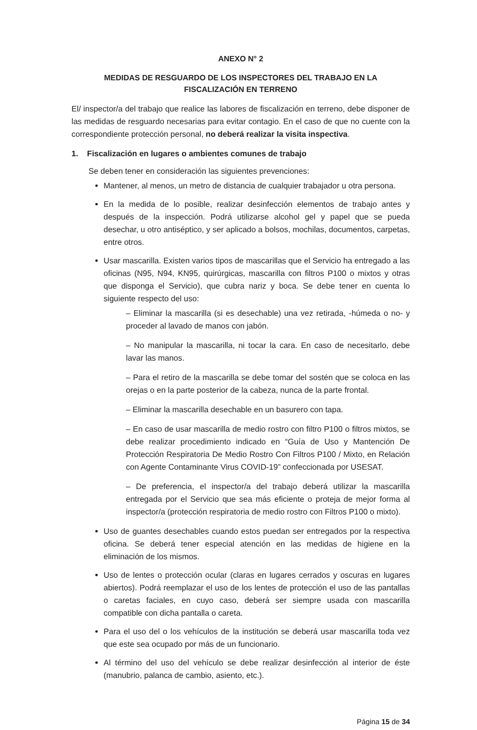ANEXO N° 2
MEDIDAS DE RESGUARDO DE LOS INSPECTORES DEL TRABAJO EN LA
FISCALIZACIÓN EN TERRENO
El/ inspector/a del trabajo que realice las labores de fiscalización en terreno, debe disponer de las medidas de resguardo necesarias para evitar contagio. En el caso de que no cuente con la correspondiente protección personal, no deberá realizar la visita inspectiva.
1. Fiscalización en lugares o ambientes comunes de trabajo
Se deben tener en consideración las siguientes prevenciones:
Mantener, al menos, un metro de distancia de cualquier trabajador u otra persona.
En la medida de lo posible, realizar desinfección elementos de trabajo antes y después de la inspección. Podrá utilizarse alcohol gel y papel que se pueda desechar, u otro antiséptico, y ser aplicado a bolsos, mochilas, documentos, carpetas, entre otros.
Usar mascarilla. Existen varios tipos de mascarillas que el Servicio ha entregado a las oficinas (N95, N94, KN95, quirúrgicas, mascarilla con filtros P100 o mixtos y otras que disponga el Servicio), que cubra nariz y boca. Se debe tener en cuenta lo siguiente respecto del uso:
– Eliminar la mascarilla (si es desechable) una vez retirada, -húmeda o no- y proceder al lavado de manos con jabón.
– No manipular la mascarilla, ni tocar la cara. En caso de necesitarlo, debe lavar las manos.
– Para el retiro de la mascarilla se debe tomar del sostén que se coloca en las orejas o en la parte posterior de la cabeza, nunca de la parte frontal.
– Eliminar la mascarilla desechable en un basurero con tapa.
– En caso de usar mascarilla de medio rostro con filtro P100 o filtros mixtos, se debe realizar procedimiento indicado en “Guía de Uso y Mantención De Protección Respiratoria De Medio Rostro Con Filtros P100 / Mixto, en Relación con Agente Contaminante Virus COVID-19” confeccionada por USESAT.
– De preferencia, el inspector/a del trabajo deberá utilizar la mascarilla entregada por el Servicio que sea más eficiente o proteja de mejor forma al inspector/a (protección respiratoria de medio rostro con Filtros P100 o mixto).
Uso de guantes desechables cuando estos puedan ser entregados por la respectiva oficina. Se deberá tener especial atención en las medidas de higiene en la eliminación de los mismos.
Uso de lentes o protección ocular (claras en lugares cerrados y oscuras en lugares abiertos). Podrá reemplazar el uso de los lentes de protección el uso de las pantallas o caretas faciales, en cuyo caso, deberá ser siempre usada con mascarilla compatible con dicha pantalla o careta.
Para el uso del o los vehículos de la institución se deberá usar mascarilla toda vez que este sea ocupado por más de un funcionario.
Al término del uso del vehículo se debe realizar desinfección al interior de éste (manubrio, palanca de cambio, asiento, etc.).
Página 15 de 34